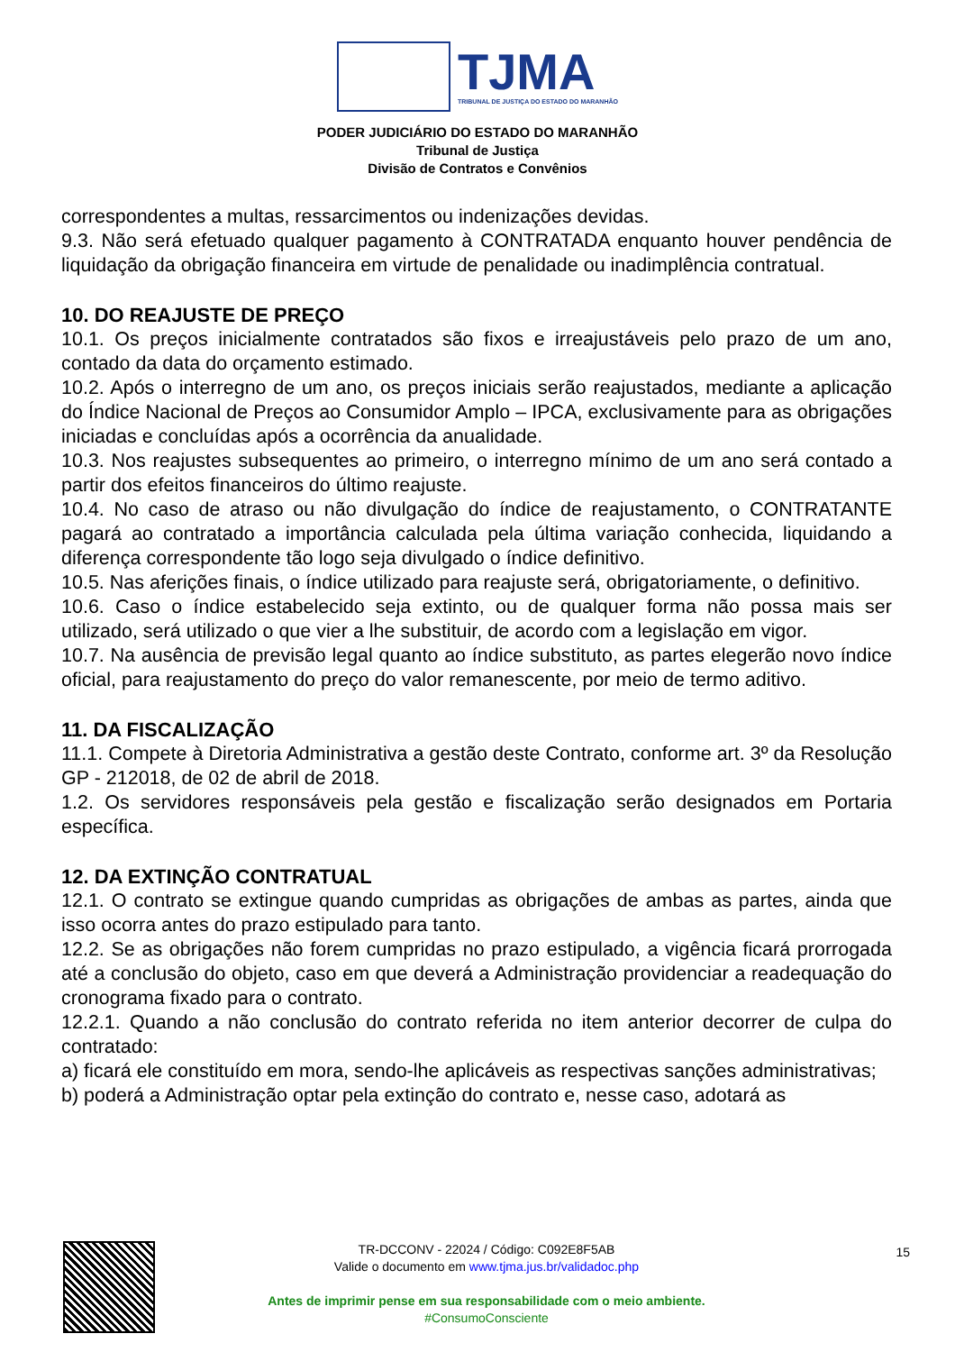TJMA
TRIBUNAL DE JUSTIÇA DO ESTADO DO MARANHÃO
PODER JUDICIÁRIO DO ESTADO DO MARANHÃO
Tribunal de Justiça
Divisão de Contratos e Convênios
correspondentes a multas, ressarcimentos ou indenizações devidas.
9.3. Não será efetuado qualquer pagamento à CONTRATADA enquanto houver pendência de liquidação da obrigação financeira em virtude de penalidade ou inadimplência contratual.
10. DO REAJUSTE DE PREÇO
10.1. Os preços inicialmente contratados são fixos e irreajustáveis pelo prazo de um ano, contado da data do orçamento estimado.
10.2. Após o interregno de um ano, os preços iniciais serão reajustados, mediante a aplicação do Índice Nacional de Preços ao Consumidor Amplo – IPCA, exclusivamente para as obrigações iniciadas e concluídas após a ocorrência da anualidade.
10.3. Nos reajustes subsequentes ao primeiro, o interregno mínimo de um ano será contado a partir dos efeitos financeiros do último reajuste.
10.4. No caso de atraso ou não divulgação do índice de reajustamento, o CONTRATANTE pagará ao contratado a importância calculada pela última variação conhecida, liquidando a diferença correspondente tão logo seja divulgado o índice definitivo.
10.5. Nas aferições finais, o índice utilizado para reajuste será, obrigatoriamente, o definitivo.
10.6. Caso o índice estabelecido seja extinto, ou de qualquer forma não possa mais ser utilizado, será utilizado o que vier a lhe substituir, de acordo com a legislação em vigor.
10.7. Na ausência de previsão legal quanto ao índice substituto, as partes elegerão novo índice oficial, para reajustamento do preço do valor remanescente, por meio de termo aditivo.
11. DA FISCALIZAÇÃO
11.1. Compete à Diretoria Administrativa a gestão deste Contrato, conforme art. 3º da Resolução GP - 212018, de 02 de abril de 2018.
1.2. Os servidores responsáveis pela gestão e fiscalização serão designados em Portaria específica.
12. DA EXTINÇÃO CONTRATUAL
12.1. O contrato se extingue quando cumpridas as obrigações de ambas as partes, ainda que isso ocorra antes do prazo estipulado para tanto.
12.2. Se as obrigações não forem cumpridas no prazo estipulado, a vigência ficará prorrogada até a conclusão do objeto, caso em que deverá a Administração providenciar a readequação do cronograma fixado para o contrato.
12.2.1. Quando a não conclusão do contrato referida no item anterior decorrer de culpa do contratado:
a) ficará ele constituído em mora, sendo-lhe aplicáveis as respectivas sanções administrativas;
b) poderá a Administração optar pela extinção do contrato e, nesse caso, adotará as
15
TR-DCCONV - 22024 / Código: C092E8F5AB
Valide o documento em www.tjma.jus.br/validadoc.php
Antes de imprimir pense em sua responsabilidade com o meio ambiente.
#ConsumoConsciente